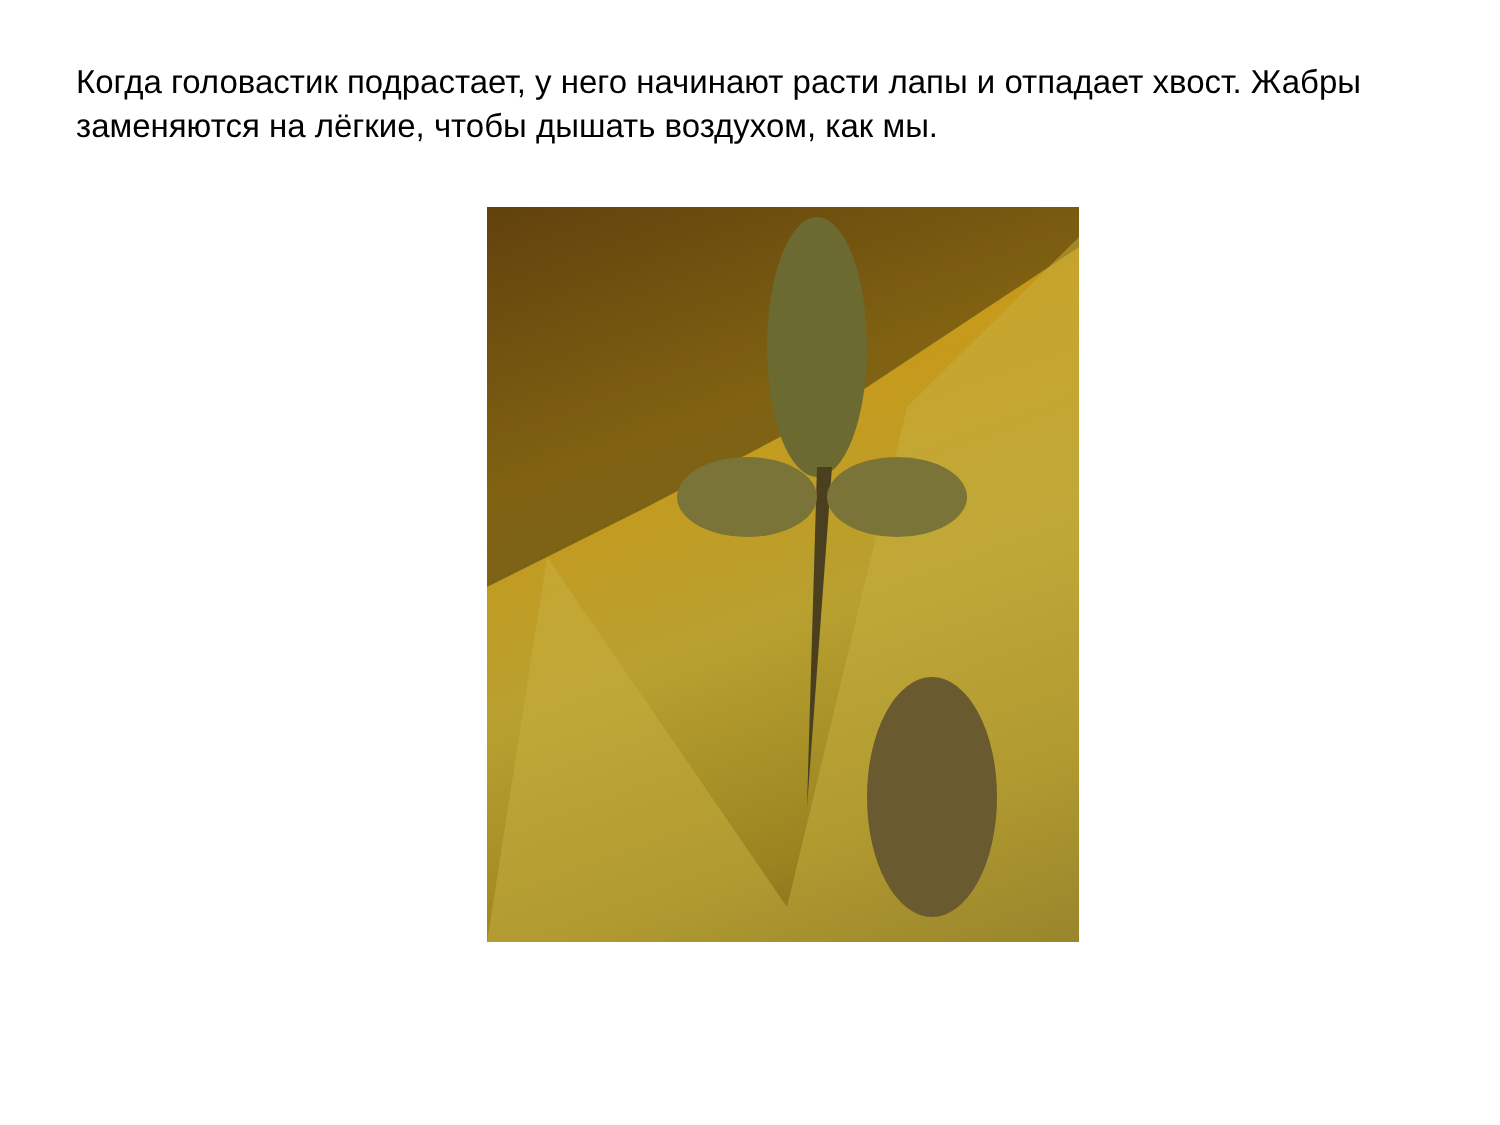Когда головастик подрастает, у него начинают расти лапы и отпадает хвост. Жабры заменяются на лёгкие, чтобы дышать воздухом, как мы.